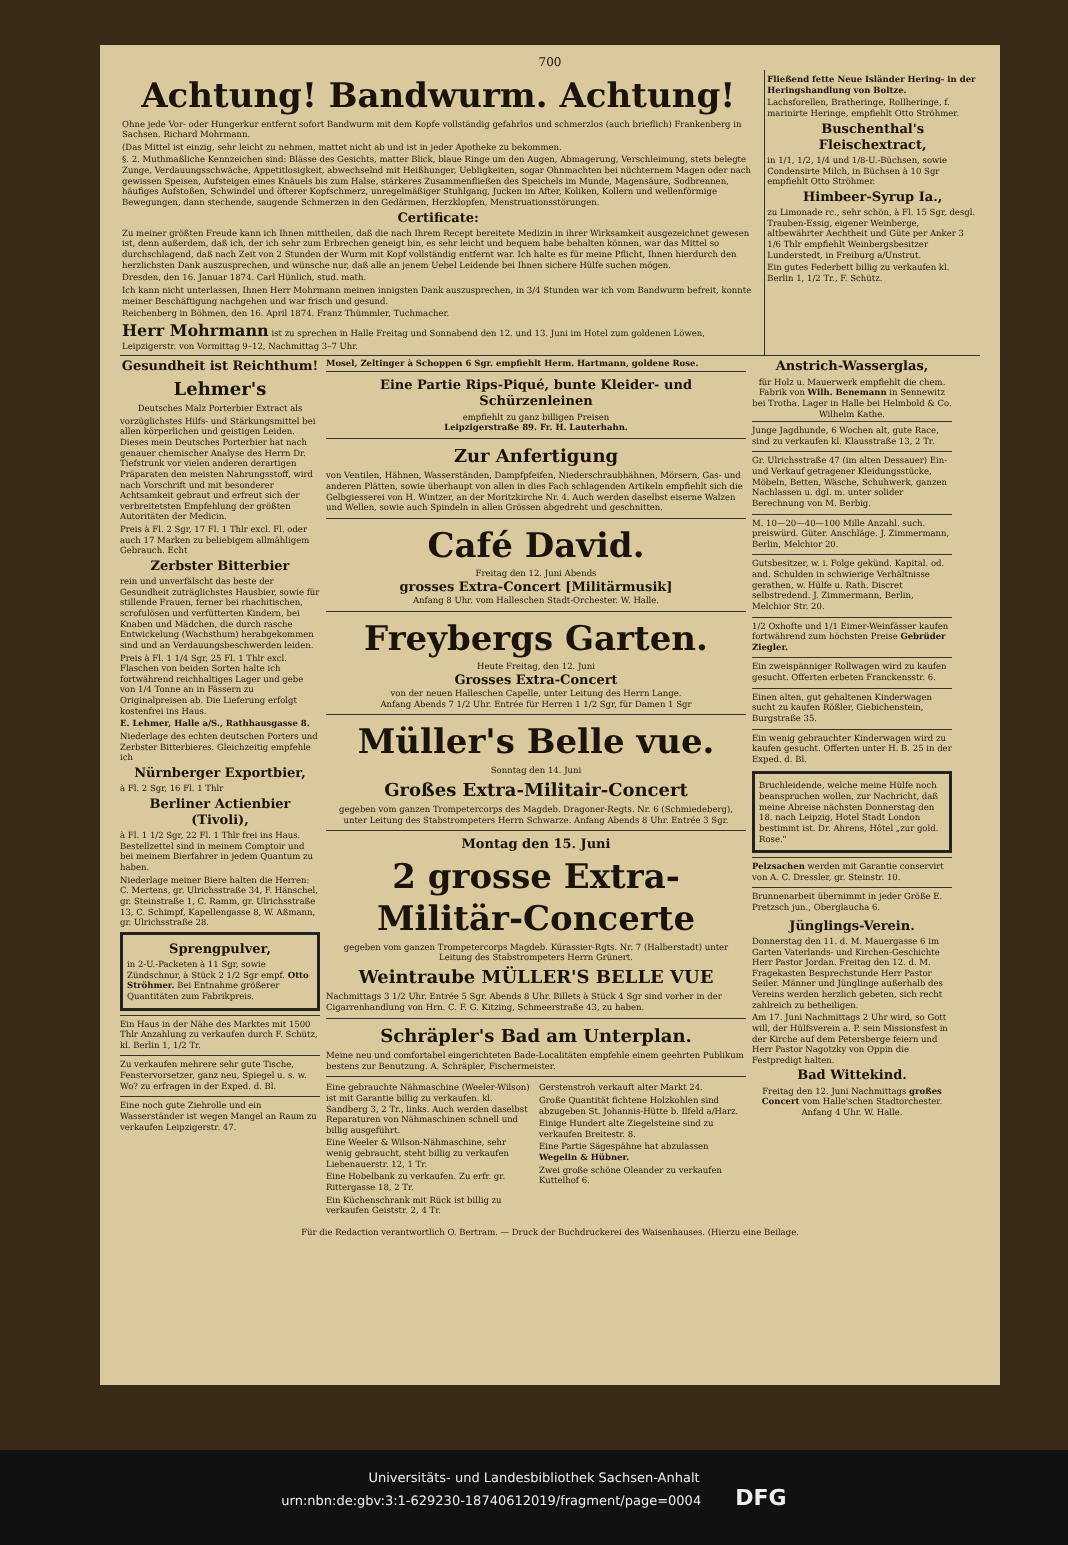700
Achtung! Bandwurm. Achtung!
Ohne jede Vor- oder Hungerkur entfernt sofort Bandwurm mit dem Kopfe vollständig gefahrlos und schmerzlos (auch brieflich) Frankenberg in Sachsen. Richard Mohrmann.
(Das Mittel ist einzig, sehr leicht zu nehmen, mattet nicht ab und ist in jeder Apotheke zu bekommen.
§. 2. Muthmaßliche Kennzeichen sind: Blässe des Gesichts, matter Blick, blaue Ringe um den Augen, Abmagerung, Verschleimung, stets belegte Zunge, Verdauungsschwäche, Appetitlosigkeit, abwechselnd mit Heißhunger, Uebligkeiten, sogar Ohnmachten bei nüchternem Magen oder nach gewissen Speisen, Aufsteigen eines Knäuels bis zum Halse, stärkeres Zusammenfließen des Speichels im Munde, Magensäure, Sodbrennen, häufiges Aufstoßen, Schwindel und öfterer Kopfschmerz, unregelmäßiger Stuhlgang, Jucken im After, Koliken, Kollern und wellenförmige Bewegungen, dann stechende, saugende Schmerzen in den Gedärmen, Herzklopfen, Menstruationsstörungen.
Certificate:
Zu meiner größten Freude kann ich Ihnen mittheilen, daß die nach Ihrem Recept bereitete Medizin in ihrer Wirksamkeit ausgezeichnet gewesen ist, denn außerdem, daß ich, der ich sehr zum Erbrechen geneigt bin, es sehr leicht und bequem habe behalten können, war das Mittel so durchschlagend, daß nach Zeit von 2 Stunden der Wurm mit Kopf vollständig entfernt war. Ich halte es für meine Pflicht, Ihnen hierdurch den herzlichsten Dank auszusprechen, und wünsche nur, daß alle an jenem Uebel Leidende bei Ihnen sichere Hülfe suchen mögen.
Dresden, den 16. Januar 1874. Carl Hünlich, stud. math.
Ich kann nicht unterlassen, Ihnen Herr Mohrmann meinen innigsten Dank auszusprechen, in 3/4 Stunden war ich vom Bandwurm befreit, konnte meiner Beschäftigung nachgehen und war frisch und gesund.
Reichenberg in Böhmen, den 16. April 1874. Franz Thümmler, Tuchmacher.
Herr Mohrmann ist zu sprechen in Halle Freitag und Sonnabend den 12. und 13. Juni im Hotel zum goldenen Löwen, Leipzigerstr. von Vormittag 9–12, Nachmittag 3–7 Uhr.
Fließend fette Neue Isländer Hering- in der Heringshandlung von Boltze.
Lachsforellen, Bratheringe, Rollheringe, f. marinirte Heringe, empfiehlt Otto Ströhmer.
Buschenthal's Fleischextract,
in 1/1, 1/2, 1/4 und 1/8-U.-Büchsen, sowie Condensirte Milch, in Büchsen à 10 Sgr empfiehlt Otto Ströhmer.
Himbeer-Syrup Ia.,
zu Limonade rc., sehr schön, à Fl. 15 Sgr, desgl. Trauben-Essig, eigener Weinberge, altbewährter Aechtheit und Güte per Anker 3 1/6 Thlr empfiehlt Weinbergsbesitzer Lunderstedt, in Freiburg a/Unstrut.
Ein gutes Federbett billig zu verkaufen kl. Berlin 1, 1/2 Tr., F. Schütz.
Gesundheit ist Reichthum!
Lehmer's
Deutsches Malz Porterbier Extract als
vorzüglichstes Hilfs- und Stärkungsmittel bei allen körperlichen und geistigen Leiden. Dieses mein Deutsches Porterbier hat nach genauer chemischer Analyse des Herrn Dr. Tiefstrunk vor vielen anderen derartigen Präparaten den meisten Nahrungsstoff, wird nach Vorschrift und mit besonderer Achtsamkeit gebraut und erfreut sich der verbreitetsten Empfehlung der größten Autoritäten der Medicin.
Preis à Fl. 2 Sgr, 17 Fl. 1 Thlr excl. Fl. oder auch 17 Marken zu beliebigem allmähligem Gebrauch. Echt
Zerbster Bitterbier
rein und unverfälscht das beste der Gesundheit zuträglichstes Hausbier, sowie für stillende Frauen, ferner bei rhachitischen, scrofulösen und verfütterten Kindern, bei Knaben und Mädchen, die durch rasche Entwickelung (Wachsthum) herabgekommen sind und an Verdauungsbeschwerden leiden.
Preis à Fl. 1 1/4 Sgr, 25 Fl. 1 Thlr excl. Flaschen von beiden Sorten halte ich fortwährend reichhaltiges Lager und gebe von 1/4 Tonne an in Fässern zu Originalpreisen ab. Die Lieferung erfolgt kostenfrei ins Haus.
E. Lehmer, Halle a/S., Rathhausgasse 8.
Niederlage des echten deutschen Porters und Zerbster Bitterbieres. Gleichzeitig empfehle ich
Nürnberger Exportbier,
à Fl. 2 Sgr, 16 Fl. 1 Thlr
Berliner Actienbier (Tivoli),
à Fl. 1 1/2 Sgr, 22 Fl. 1 Thlr frei ins Haus. Bestellzettel sind in meinem Comptoir und bei meinem Bierfahrer in jedem Quantum zu haben.
Niederlage meiner Biere halten die Herren: C. Mertens, gr. Ulrichsstraße 34, F. Hänschel, gr. Steinstraße 1, C. Ramm, gr. Ulrichsstraße 13, C. Schimpf, Kapellengasse 8, W. Aßmann, gr. Ulrichsstraße 28.
Sprengpulver,
in 2-U.-Packeten à 11 Sgr, sowie Zündschnur, à Stück 2 1/2 Sgr empf. Otto Ströhmer. Bei Entnahme größerer Quantitäten zum Fabrikpreis.
Ein Haus in der Nähe des Marktes mit 1500 Thlr Anzahlung zu verkaufen durch F. Schütz, kl. Berlin 1, 1/2 Tr.
Zu verkaufen mehrere sehr gute Tische, Fenstervorsetzer, ganz neu, Spiegel u. s. w. Wo? zu erfragen in der Exped. d. Bl.
Eine noch gute Ziehrolle und ein Wasserständer ist wegen Mangel an Raum zu verkaufen Leipzigerstr. 47.
Mosel, Zeltinger à Schoppen 6 Sgr. empfiehlt Herm. Hartmann, goldene Rose.
Eine Partie Rips-Piqué, bunte Kleider- und Schürzenleinen
empfiehlt zu ganz billigen Preisen
Leipzigerstraße 89. Fr. H. Lauterhahn.
Zur Anfertigung
von Ventilen, Hähnen, Wasserständen, Dampfpfeifen, Niederschraubhähnen, Mörsern, Gas- und anderen Plätten, sowie überhaupt von allen in dies Fach schlagenden Artikeln empfiehlt sich die Gelbgiesserei von H. Wintzer, an der Moritzkirche Nr. 4. Auch werden daselbst eiserne Walzen und Wellen, sowie auch Spindeln in allen Grössen abgedreht und geschnitten.
Café David.
Freitag den 12. Juni Abends
grosses Extra-Concert [Militärmusik]
Anfang 8 Uhr. vom Halleschen Stadt-Orchester. W. Halle.
Freybergs Garten.
Heute Freitag, den 12. Juni
Grosses Extra-Concert
von der neuen Halleschen Capelle, unter Leitung des Herrn Lange.
Anfang Abends 7 1/2 Uhr. Entrée für Herren 1 1/2 Sgr, für Damen 1 Sgr
Müller's Belle vue.
Sonntag den 14. Juni
Großes Extra-Militair-Concert
gegeben vom ganzen Trompetercorps des Magdeb. Dragoner-Regts. Nr. 6 (Schmiedeberg), unter Leitung des Stabstrompeters Herrn Schwarze. Anfang Abends 8 Uhr. Entrée 3 Sgr.
Montag den 15. Juni
2 grosse Extra-Militär-Concerte
gegeben vom ganzen Trompetercorps Magdeb. Kürassier-Rgts. Nr. 7 (Halberstadt) unter Leitung des Stabstrompeters Herrn Grünert.
Weintraube MÜLLER'S BELLE VUE
Nachmittags 3 1/2 Uhr. Entrée 5 Sgr. Abends 8 Uhr. Billets à Stück 4 Sgr sind vorher in der Cigarrenhandlung von Hrn. C. F. G. Kitzing, Schmeerstraße 43, zu haben.
Schräpler's Bad am Unterplan.
Meine neu und comfortabel eingerichteten Bade-Localitäten empfehle einem geehrten Publikum bestens zur Benutzung. A. Schräpler, Fischermeister.
Eine gebrauchte Nähmaschine (Weeler-Wilson) ist mit Garantie billig zu verkaufen. kl. Sandberg 3, 2 Tr., links. Auch werden daselbst Reparaturen von Nähmaschinen schnell und billig ausgeführt.
Eine Weeler & Wilson-Nähmaschine, sehr wenig gebraucht, steht billig zu verkaufen Liebenauerstr. 12, 1 Tr.
Eine Hobelbank zu verkaufen. Zu erfr. gr. Rittergasse 18, 2 Tr.
Ein Küchenschrank mit Rück ist billig zu verkaufen Geiststr. 2, 4 Tr.
Gerstenstroh verkauft alter Markt 24.
Große Quantität fichtene Holzkohlen sind abzugeben St. Johannis-Hütte b. Ilfeld a/Harz.
Einige Hundert alte Ziegelsteine sind zu verkaufen Breitestr. 8.
Eine Partie Sägespähne hat abzulassen Wegelin & Hübner.
Zwei große schöne Oleander zu verkaufen Kuttelhof 6.
Anstrich-Wasserglas,
für Holz u. Mauerwerk empfiehlt die chem. Fabrik von Wilh. Benemann in Sennewitz bei Trotha. Lager in Halle bei Helmbold & Co. Wilhelm Kathe.
Junge Jagdhunde, 6 Wochen alt, gute Race, sind zu verkaufen kl. Klausstraße 13, 2 Tr.
Gr. Ulrichsstraße 47 (im alten Dessauer) Ein- und Verkauf getragener Kleidungsstücke, Möbeln, Betten, Wäsche, Schuhwerk, ganzen Nachlassen u. dgl. m. unter solider Berechnung von M. Berbig.
M. 10—20—40—100 Mille Anzahl. such. preiswürd. Güter. Anschläge. J. Zimmermann, Berlin, Melchior 20.
Gutsbesitzer, w. i. Folge gekünd. Kapital. od. and. Schulden in schwierige Verhältnisse gerathen, w. Hülfe u. Rath. Discret selbstredend. J. Zimmermann, Berlin, Melchior Str. 20.
1/2 Oxhofte und 1/1 Eimer-Weinfässer kaufen fortwährend zum höchsten Preise Gebrüder Ziegler.
Ein zweispänniger Rollwagen wird zu kaufen gesucht. Offerten erbeten Franckensstr. 6.
Einen alten, gut gehaltenen Kinderwagen sucht zu kaufen Rößler, Giebichenstein, Burgstraße 35.
Ein wenig gebrauchter Kinderwagen wird zu kaufen gesucht. Offerten unter H. B. 25 in der Exped. d. Bl.
Bruchleidende, welche meine Hülfe noch beanspruchen wollen, zur Nachricht, daß meine Abreise nächsten Donnerstag den 18. nach Leipzig, Hotel Stadt London bestimmt ist. Dr. Ahrens, Hôtel „zur gold. Rose."
Pelzsachen werden mit Garantie conservirt von A. C. Dressler, gr. Steinstr. 10.
Brunnenarbeit übernimmt in jeder Größe E. Pretzsch jun., Oberglaucha 6.
Jünglings-Verein.
Donnerstag den 11. d. M. Mauergasse 6 im Garten Vaterlands- und Kirchen-Geschichte Herr Pastor Jordan. Freitag den 12. d. M. Fragekasten Besprechstunde Herr Pastor Seiler. Männer und Jünglinge außerhalb des Vereins werden herzlich gebeten, sich recht zahlreich zu betheiligen.
Am 17. Juni Nachmittags 2 Uhr wird, so Gott will, der Hülfsverein a. P. sein Missionsfest in der Kirche auf dem Petersberge feiern und Herr Pastor Nagotzky von Oppin die Festpredigt halten.
Bad Wittekind.
Freitag den 12. Juni Nachmittags großes Concert vom Halle'schen Stadtorchester. Anfang 4 Uhr. W. Halle.
Für die Redaction verantwortlich O. Bertram. — Druck der Buchdruckerei des Waisenhauses. (Hierzu eine Beilage.
Universitäts- und Landesbibliothek Sachsen-Anhalt
urn:nbn:de:gbv:3:1-629230-18740612019/fragment/page=0004 DFG